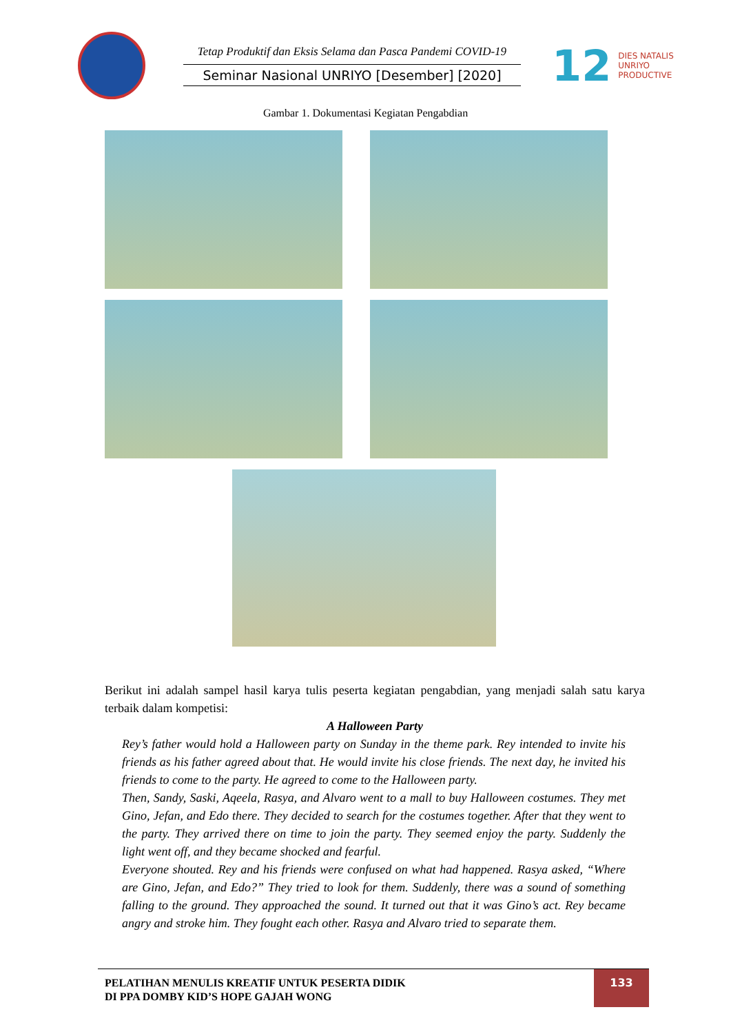Tetap Produktif dan Eksis Selama dan Pasca Pandemi COVID-19
Seminar Nasional UNRIYO [Desember] [2020]
12
DIES NATALIS
UNRIYO
PRODUCTIVE
Gambar 1. Dokumentasi Kegiatan Pengabdian
Berikut ini adalah sampel hasil karya tulis peserta kegiatan pengabdian, yang menjadi salah satu karya terbaik dalam kompetisi:
A Halloween Party
Rey’s father would hold a Halloween party on Sunday in the theme park. Rey intended to invite his friends as his father agreed about that. He would invite his close friends. The next day, he invited his friends to come to the party. He agreed to come to the Halloween party.
Then, Sandy, Saski, Aqeela, Rasya, and Alvaro went to a mall to buy Halloween costumes. They met Gino, Jefan, and Edo there. They decided to search for the costumes together. After that they went to the party. They arrived there on time to join the party. They seemed enjoy the party. Suddenly the light went off, and they became shocked and fearful.
Everyone shouted. Rey and his friends were confused on what had happened. Rasya asked, “Where are Gino, Jefan, and Edo?” They tried to look for them. Suddenly, there was a sound of something falling to the ground. They approached the sound. It turned out that it was Gino’s act. Rey became angry and stroke him. They fought each other. Rasya and Alvaro tried to separate them.
PELATIHAN MENULIS KREATIF UNTUK PESERTA DIDIK
DI PPA DOMBY KID’S HOPE GAJAH WONG
133